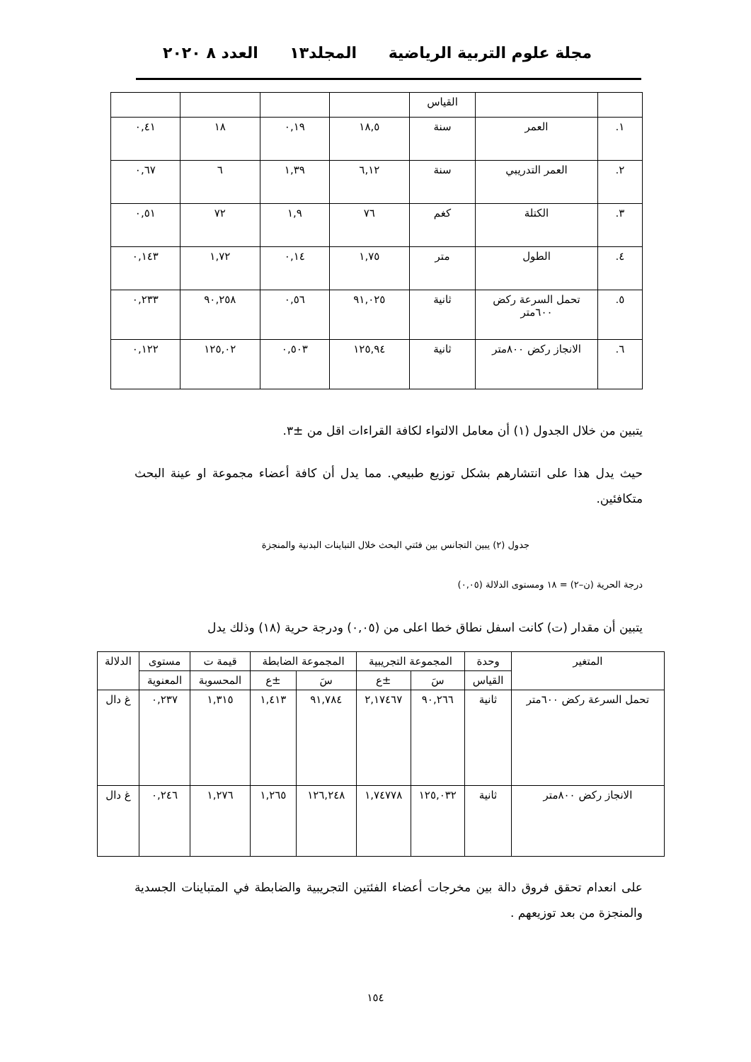مجلة علوم التربية الرياضية المجلد١٣ العدد ٨ ٢٠٢٠
| | | القياس | | | | |
| ١. | العمر | سنة | ١٨,٥ | ٠,١٩ | ١٨ | ٠,٤١ |
| ٢. | العمر التدريبي | سنة | ٦,١٢ | ١,٣٩ | ٦ | ٠,٦٧ |
| ٣. | الكتلة | كغم | ٧٦ | ١,٩ | ٧٢ | ٠,٥١ |
| ٤. | الطول | متر | ١,٧٥ | ٠,١٤ | ١,٧٢ | ٠,١٤٣ |
| ٥. | تحمل السرعة ركض ٦٠٠متر | ثانية | ٩١,٠٢٥ | ٠,٥٦ | ٩٠,٢٥٨ | ٠,٢٣٣ |
| ٦. | الانجاز ركض ٨٠٠متر | ثانية | ١٢٥,٩٤ | ٠,٥٠٣ | ١٢٥,٠٢ | ٠,١٢٢ |
يتبين من خلال الجدول (١) أن معامل الالتواء لكافة القراءات اقل من ±٣.
حيث يدل هذا على انتشارهم بشكل توزيع طبيعي. مما يدل أن كافة أعضاء مجموعة او عينة البحث متكافئين.
جدول (٢) يبين التجانس بين فئتي البحث خلال التباينات البدنية والمنجزة
درجة الحرية (ن–٢) = ١٨ ومستوى الدلالة (٠,٠٥)
يتبين أن مقدار (ت) كانت اسفل نطاق خطا اعلى من (٠,٠٥) ودرجة حرية (١٨) وذلك يدل
| المتغير | وحدة | المجموعة التجريبية | | المجموعة الضابطة | | قيمة ت | مستوى | الدلالة |
| --- | --- | --- | --- | --- | --- | --- | --- | --- |
| | القياس | سَ | ±ع | سَ | ±ع | المحسوبة | المعنوية | |
| تحمل السرعة ركض ٦٠٠متر | ثانية | ٩٠,٢٦٦ | ٢,١٧٤٦٧ | ٩١,٧٨٤ | ١,٤١٣ | ١,٣١٥ | ٠,٢٣٧ | غ دال |
| الانجاز ركض ٨٠٠متر | ثانية | ١٢٥,٠٣٢ | ١,٧٤٧٧٨ | ١٢٦,٢٤٨ | ١,٢٦٥ | ١,٢٧٦ | ٠,٢٤٦ | غ دال |
على انعدام تحقق فروق دالة بين مخرجات أعضاء الفئتين التجريبية والضابطة في المتباينات الجسدية والمنجزة من بعد توزيعهم .
١٥٤